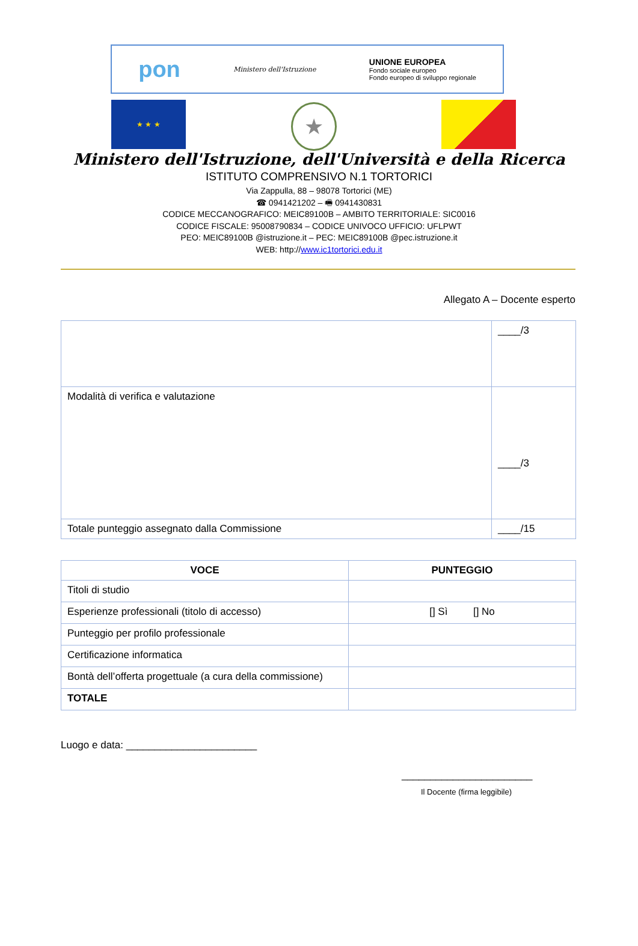pon Ministero dell'Istruzione UNIONE EUROPEA
Fondo sociale europeo
Fondo europeo di sviluppo regionale
★ ★ ★
★
Ministero dell'Istruzione, dell'Università e della Ricerca
ISTITUTO COMPRENSIVO N.1 TORTORICI
Via Zappulla, 88 – 98078 Tortorici (ME)
☎ 0941421202 – 🖷 0941430831
CODICE MECCANOGRAFICO: MEIC89100B – AMBITO TERRITORIALE: SIC0016
CODICE FISCALE: 95008790834 – CODICE UNIVOCO UFFICIO: UFLPWT
PEO: MEIC89100B @istruzione.it – PEC: MEIC89100B @pec.istruzione.it
WEB: http://www.ic1tortorici.edu.it
Allegato A – Docente esperto
| | ____/3 |
| Modalità di verifica e valutazione | ____/3 |
| Totale punteggio assegnato dalla Commissione | ____/15 |
| VOCE | PUNTEGGIO |
| --- | --- |
| Titoli di studio | |
| Esperienze professionali (titolo di accesso) | [] Sì [] No |
| Punteggio per profilo professionale | |
| Certificazione informatica | |
| Bontà dell’offerta progettuale (a cura della commissione) | |
| TOTALE | |
Luogo e data: _______________________
_______________________
Il Docente (firma leggibile)